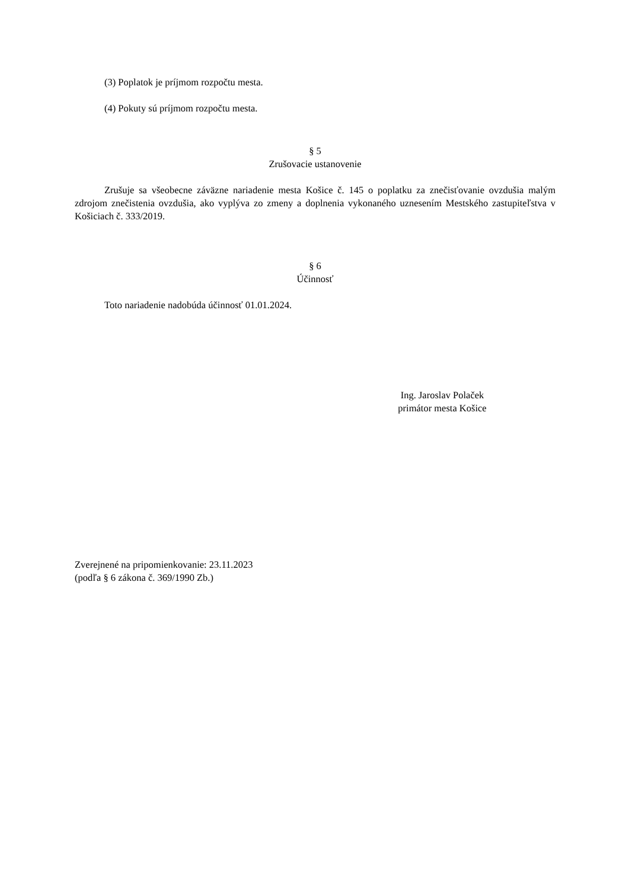(3) Poplatok je príjmom rozpočtu mesta.
(4) Pokuty sú príjmom rozpočtu mesta.
§ 5
Zrušovacie ustanovenie
Zrušuje sa všeobecne záväzne nariadenie mesta Košice č. 145 o poplatku za znečisťovanie ovzdušia malým zdrojom znečistenia ovzdušia, ako vyplýva zo zmeny a doplnenia vykonaného uznesením Mestského zastupiteľstva v Košiciach č. 333/2019.
§ 6
Účinnosť
Toto nariadenie nadobúda účinnosť 01.01.2024.
Ing. Jaroslav Polaček
primátor mesta Košice
Zverejnené na pripomienkovanie: 23.11.2023
(podľa § 6 zákona č. 369/1990 Zb.)